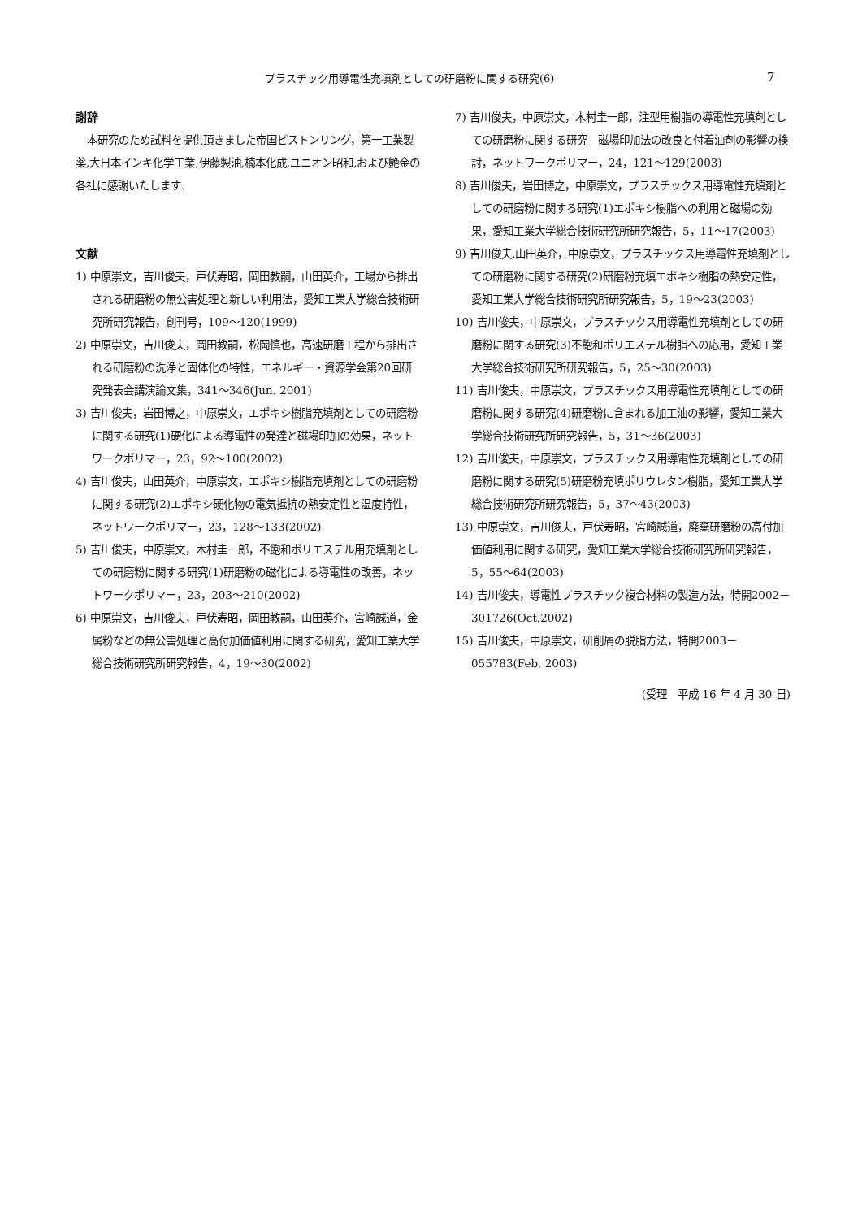プラスチック用導電性充填剤としての研磨粉に関する研究(6) 7
謝辞
本研究のため試料を提供頂きました帝国ピストンリング，第一工業製薬,大日本インキ化学工業,伊藤製油,楠本化成,ユニオン昭和,および艶金の各社に感謝いたします.
文献
1) 中原崇文，吉川俊夫，戸伏寿昭，岡田教嗣，山田英介，工場から排出される研磨粉の無公害処理と新しい利用法，愛知工業大学総合技術研究所研究報告，創刊号，109～120(1999)
2) 中原崇文，吉川俊夫，岡田教嗣，松岡慎也，高速研磨工程から排出される研磨粉の洗浄と固体化の特性，エネルギー・資源学会第20回研究発表会講演論文集，341～346(Jun. 2001)
3) 吉川俊夫，岩田博之，中原崇文，エポキシ樹脂充填剤としての研磨粉に関する研究(1)硬化による導電性の発達と磁場印加の効果，ネットワークポリマー，23，92～100(2002)
4) 吉川俊夫，山田英介，中原崇文，エポキシ樹脂充填剤としての研磨粉に関する研究(2)エポキシ硬化物の電気抵抗の熱安定性と温度特性，ネットワークポリマー，23，128～133(2002)
5) 吉川俊夫，中原崇文，木村圭一郎，不飽和ポリエステル用充填剤としての研磨粉に関する研究(1)研磨粉の磁化による導電性の改善，ネットワークポリマー，23，203～210(2002)
6) 中原崇文，吉川俊夫，戸伏寿昭，岡田教嗣，山田英介，宮崎誠道，金属粉などの無公害処理と高付加価値利用に関する研究，愛知工業大学総合技術研究所研究報告，4，19～30(2002)
7) 吉川俊夫，中原崇文，木村圭一郎，注型用樹脂の導電性充填剤としての研磨粉に関する研究　磁場印加法の改良と付着油剤の影響の検討，ネットワークポリマー，24，121～129(2003)
8) 吉川俊夫，岩田博之，中原崇文，プラスチックス用導電性充填剤としての研磨粉に関する研究(1)エポキシ樹脂への利用と磁場の効果，愛知工業大学総合技術研究所研究報告，5，11～17(2003)
9) 吉川俊夫,山田英介，中原崇文，プラスチックス用導電性充填剤としての研磨粉に関する研究(2)研磨粉充填エポキシ樹脂の熱安定性，愛知工業大学総合技術研究所研究報告，5，19～23(2003)
10) 吉川俊夫，中原崇文，プラスチックス用導電性充填剤としての研磨粉に関する研究(3)不飽和ポリエステル樹脂への応用，愛知工業大学総合技術研究所研究報告，5，25～30(2003)
11) 吉川俊夫，中原崇文，プラスチックス用導電性充填剤としての研磨粉に関する研究(4)研磨粉に含まれる加工油の影響，愛知工業大学総合技術研究所研究報告，5，31～36(2003)
12) 吉川俊夫，中原崇文，プラスチックス用導電性充填剤としての研磨粉に関する研究(5)研磨粉充填ポリウレタン樹脂，愛知工業大学総合技術研究所研究報告，5，37～43(2003)
13) 中原崇文，吉川俊夫，戸伏寿昭，宮崎誠道，廃棄研磨粉の高付加価値利用に関する研究，愛知工業大学総合技術研究所研究報告，5，55～64(2003)
14) 吉川俊夫，導電性プラスチック複合材料の製造方法，特開2002－301726(Oct.2002)
15) 吉川俊夫，中原崇文，研削屑の脱脂方法，特開2003－055783(Feb. 2003)
(受理　平成 16 年 4 月 30 日)